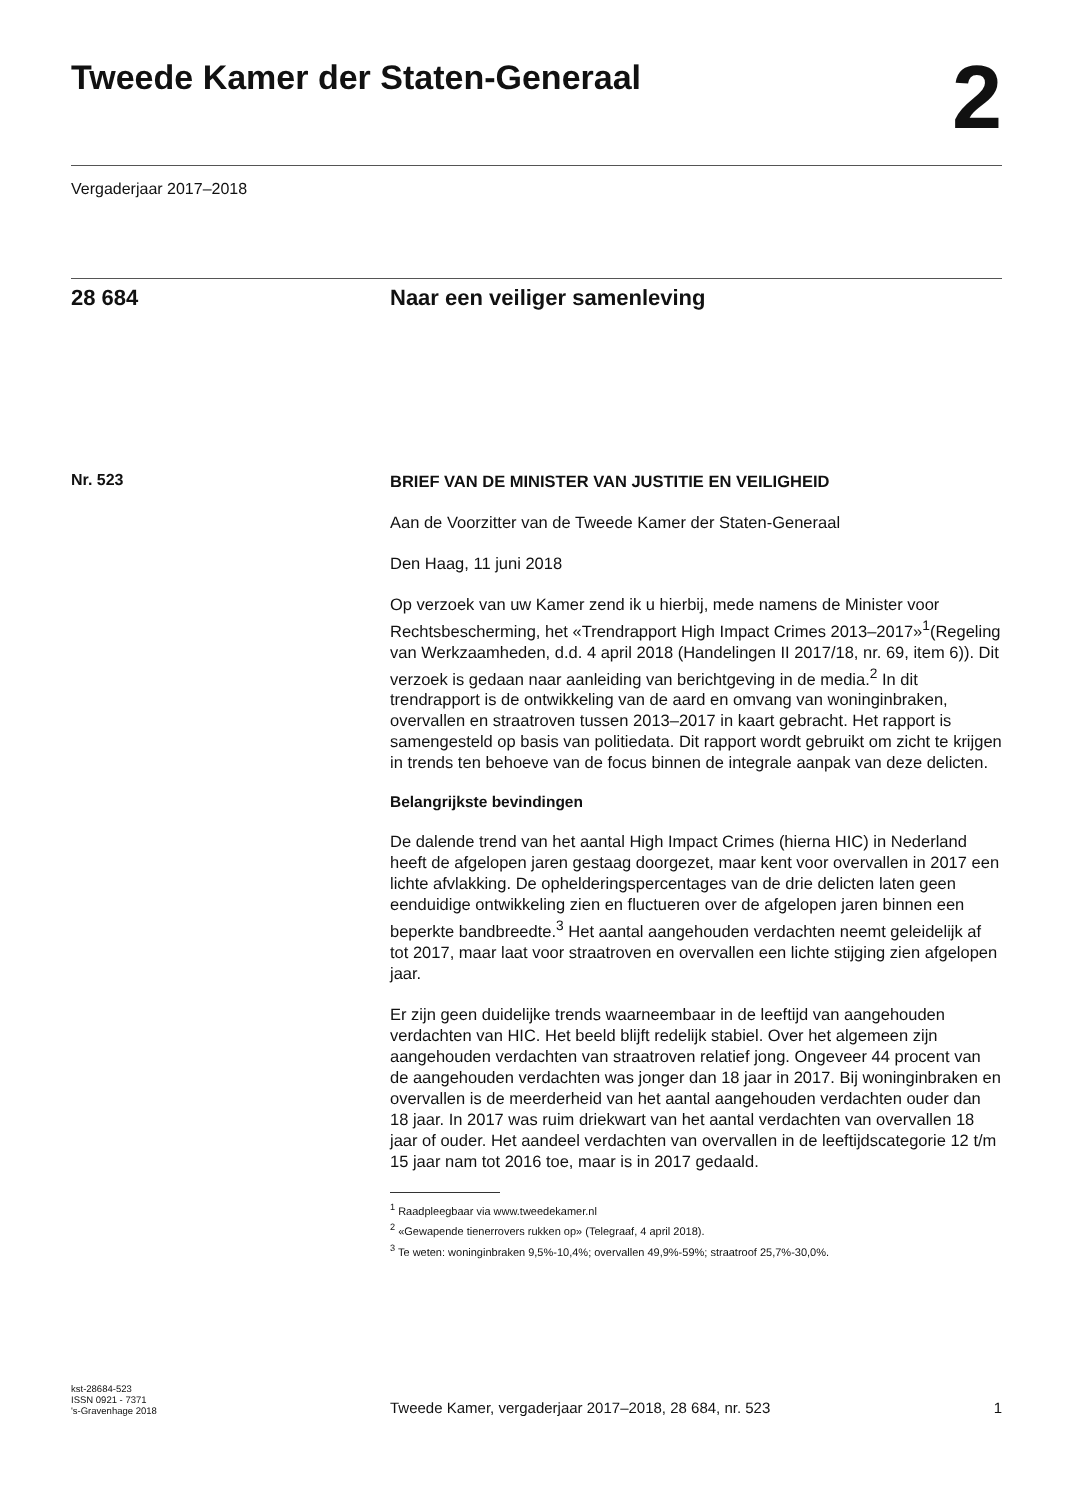Tweede Kamer der Staten-Generaal
2
Vergaderjaar 2017–2018
28 684 Naar een veiliger samenleving
Nr. 523
BRIEF VAN DE MINISTER VAN JUSTITIE EN VEILIGHEID
Aan de Voorzitter van de Tweede Kamer der Staten-Generaal
Den Haag, 11 juni 2018
Op verzoek van uw Kamer zend ik u hierbij, mede namens de Minister voor Rechtsbescherming, het «Trendrapport High Impact Crimes 2013–2017»<sup>1</sup>(Regeling van Werkzaamheden, d.d. 4 april 2018 (Handelingen II 2017/18, nr. 69, item 6)). Dit verzoek is gedaan naar aanleiding van berichtgeving in de media.<sup>2</sup> In dit trendrapport is de ontwikkeling van de aard en omvang van woninginbraken, overvallen en straatroven tussen 2013–2017 in kaart gebracht. Het rapport is samengesteld op basis van politiedata. Dit rapport wordt gebruikt om zicht te krijgen in trends ten behoeve van de focus binnen de integrale aanpak van deze delicten.
Belangrijkste bevindingen
De dalende trend van het aantal High Impact Crimes (hierna HIC) in Nederland heeft de afgelopen jaren gestaag doorgezet, maar kent voor overvallen in 2017 een lichte afvlakking. De ophelderingspercentages van de drie delicten laten geen eenduidige ontwikkeling zien en fluctueren over de afgelopen jaren binnen een beperkte bandbreedte.<sup>3</sup> Het aantal aangehouden verdachten neemt geleidelijk af tot 2017, maar laat voor straatroven en overvallen een lichte stijging zien afgelopen jaar.
Er zijn geen duidelijke trends waarneembaar in de leeftijd van aangehouden verdachten van HIC. Het beeld blijft redelijk stabiel. Over het algemeen zijn aangehouden verdachten van straatroven relatief jong. Ongeveer 44 procent van de aangehouden verdachten was jonger dan 18 jaar in 2017. Bij woninginbraken en overvallen is de meerderheid van het aantal aangehouden verdachten ouder dan 18 jaar. In 2017 was ruim driekwart van het aantal verdachten van overvallen 18 jaar of ouder. Het aandeel verdachten van overvallen in de leeftijdscategorie 12 t/m 15 jaar nam tot 2016 toe, maar is in 2017 gedaald.
<sup>1</sup> Raadpleegbaar via www.tweedekamer.nl
<sup>2</sup> «Gewapende tienerrovers rukken op» (Telegraaf, 4 april 2018).
<sup>3</sup> Te weten: woninginbraken 9,5%-10,4%; overvallen 49,9%-59%; straatroof 25,7%-30,0%.
kst-28684-523
ISSN 0921 - 7371
's-Gravenhage 2018
Tweede Kamer, vergaderjaar 2017–2018, 28 684, nr. 523
1